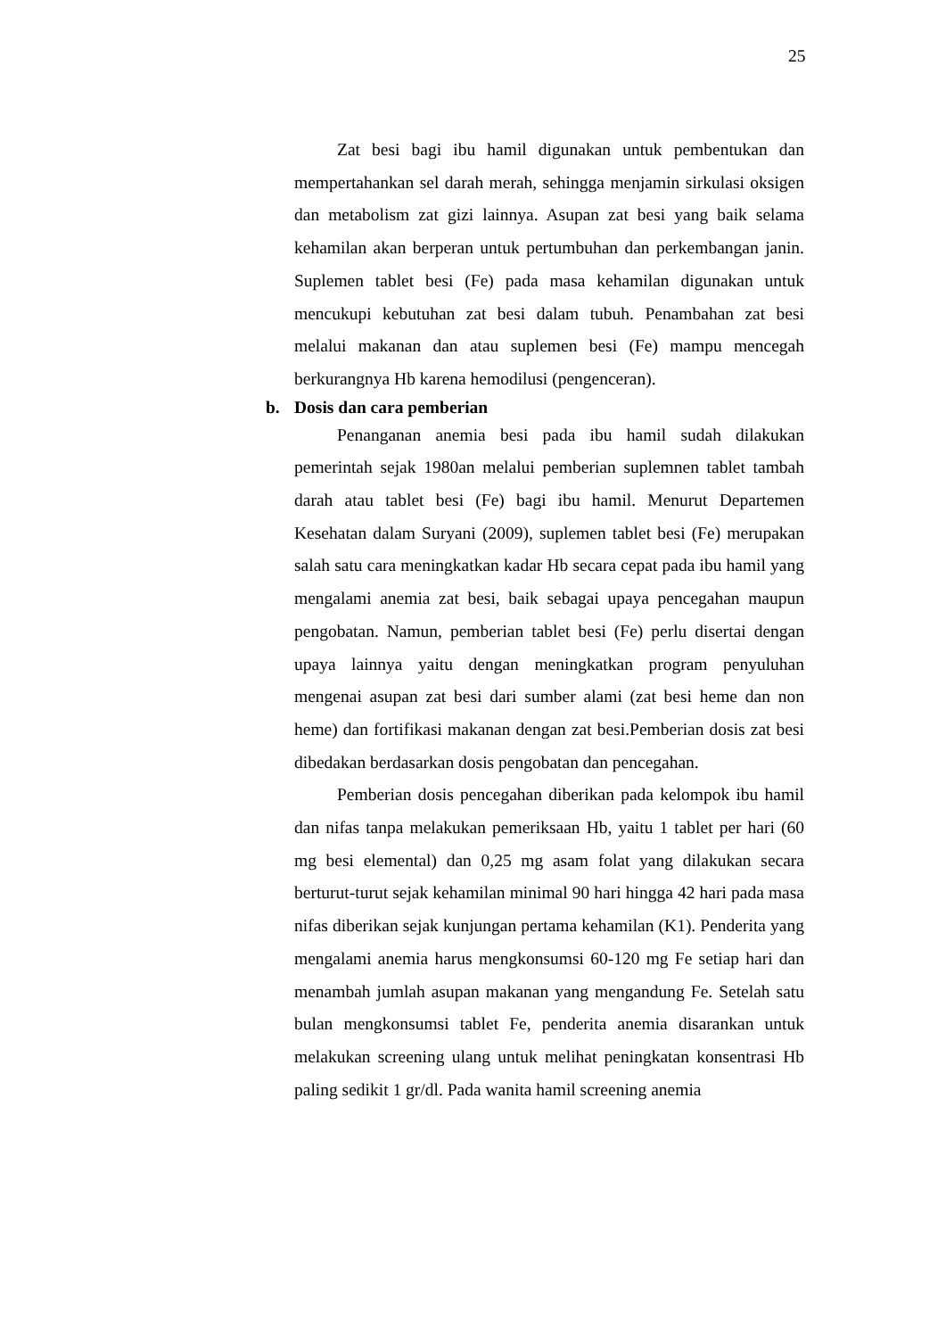25
Zat besi bagi ibu hamil digunakan untuk pembentukan dan mempertahankan sel darah merah, sehingga menjamin sirkulasi oksigen dan metabolism zat gizi lainnya. Asupan zat besi yang baik selama kehamilan akan berperan untuk pertumbuhan dan perkembangan janin. Suplemen tablet besi (Fe) pada masa kehamilan digunakan untuk mencukupi kebutuhan zat besi dalam tubuh. Penambahan zat besi melalui makanan dan atau suplemen besi (Fe) mampu mencegah berkurangnya Hb karena hemodilusi (pengenceran).
b. Dosis dan cara pemberian
Penanganan anemia besi pada ibu hamil sudah dilakukan pemerintah sejak 1980an melalui pemberian suplemnen tablet tambah darah atau tablet besi (Fe) bagi ibu hamil. Menurut Departemen Kesehatan dalam Suryani (2009), suplemen tablet besi (Fe) merupakan salah satu cara meningkatkan kadar Hb secara cepat pada ibu hamil yang mengalami anemia zat besi, baik sebagai upaya pencegahan maupun pengobatan. Namun, pemberian tablet besi (Fe) perlu disertai dengan upaya lainnya yaitu dengan meningkatkan program penyuluhan mengenai asupan zat besi dari sumber alami (zat besi heme dan non heme) dan fortifikasi makanan dengan zat besi.Pemberian dosis zat besi dibedakan berdasarkan dosis pengobatan dan pencegahan.
Pemberian dosis pencegahan diberikan pada kelompok ibu hamil dan nifas tanpa melakukan pemeriksaan Hb, yaitu 1 tablet per hari (60 mg besi elemental) dan 0,25 mg asam folat yang dilakukan secara berturut-turut sejak kehamilan minimal 90 hari hingga 42 hari pada masa nifas diberikan sejak kunjungan pertama kehamilan (K1). Penderita yang mengalami anemia harus mengkonsumsi 60-120 mg Fe setiap hari dan menambah jumlah asupan makanan yang mengandung Fe. Setelah satu bulan mengkonsumsi tablet Fe, penderita anemia disarankan untuk melakukan screening ulang untuk melihat peningkatan konsentrasi Hb paling sedikit 1 gr/dl. Pada wanita hamil screening anemia